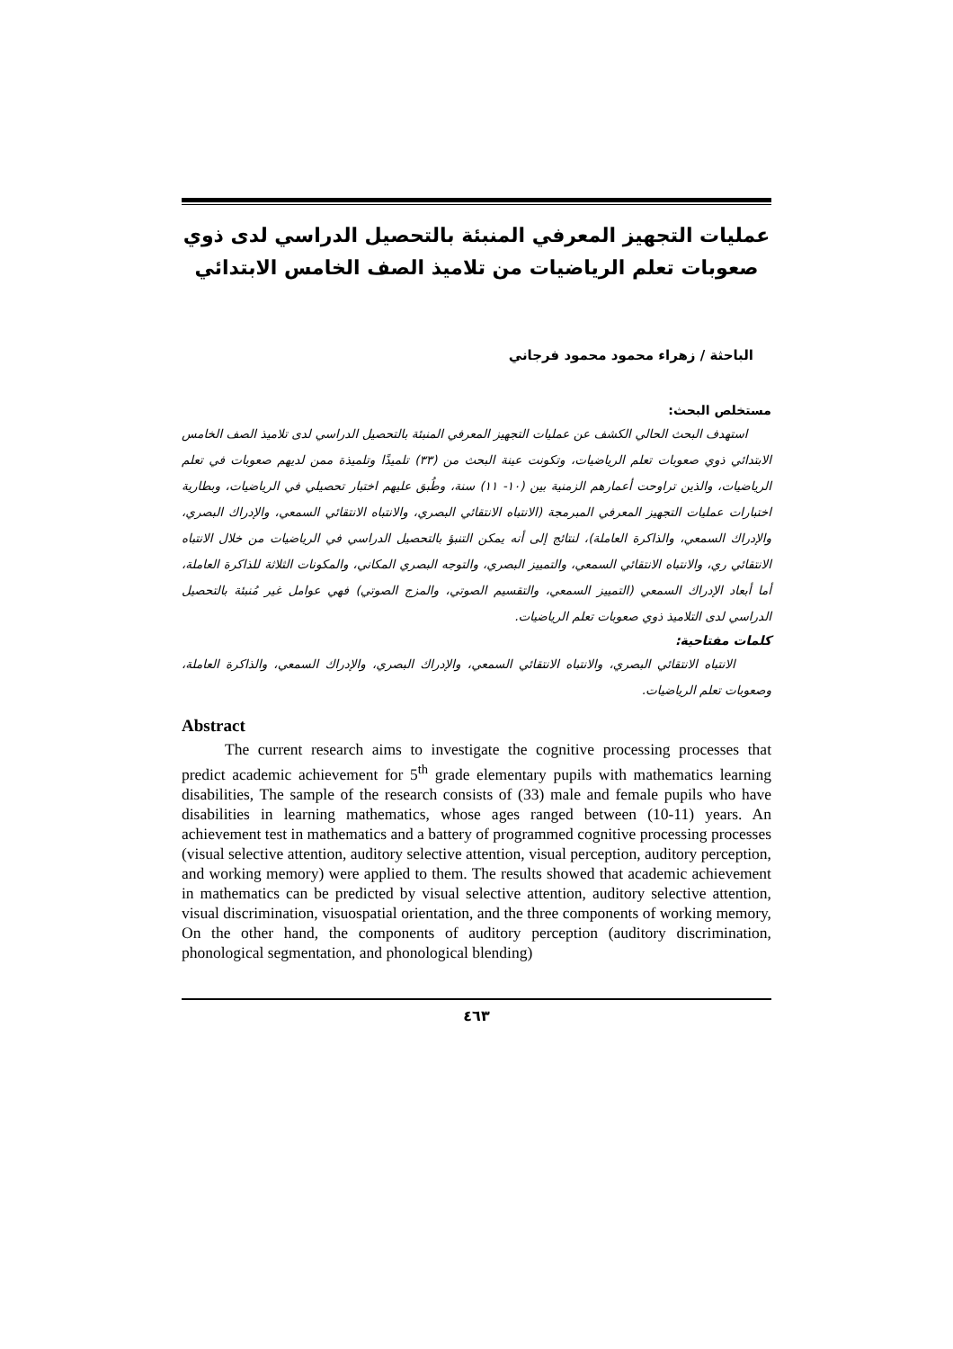عمليات التجهيز المعرفي المنبئة بالتحصيل الدراسي لدى ذوي صعوبات تعلم الرياضيات من تلاميذ الصف الخامس الابتدائي
الباحثة / زهراء محمود محمود فرجاني
مستخلص البحث:
استهدف البحث الحالي الكشف عن عمليات التجهيز المعرفي المنبئة بالتحصيل الدراسي لدى تلاميذ الصف الخامس الابتدائي ذوي صعوبات تعلم الرياضيات، وتكونت عينة البحث من (٣٣) تلميذًا وتلميذة ممن لديهم صعوبات في تعلم الرياضيات، والذين تراوحت أعمارهم الزمنية بين (١٠- ١١) سنة، وطُبق عليهم اختبار تحصيلي في الرياضيات، وبطارية اختبارات عمليات التجهيز المعرفي المبرمجة (الانتباه الانتقائي البصري، والانتباه الانتقائي السمعي، والإدراك البصري، والإدراك السمعي، والذاكرة العاملة)، لنتائج إلى أنه يمكن التنبؤ بالتحصيل الدراسي في الرياضيات من خلال الانتباه الانتقائي ري، والانتباه الانتقائي السمعي، والتمييز البصري، والتوجه البصري المكاني، والمكونات الثلاثة للذاكرة العاملة، أما أبعاد الإدراك السمعي (التمييز السمعي، والتقسيم الصوتي، والمزج الصوتي) فهي عوامل غير مُنبئة بالتحصيل الدراسي لدى التلاميذ ذوي صعوبات تعلم الرياضيات.
كلمات مفتاحية:
الانتباه الانتقائي البصري، والانتباه الانتقائي السمعي، والإدراك البصري، والإدراك السمعي، والذاكرة العاملة، وصعوبات تعلم الرياضيات.
Abstract
The current research aims to investigate the cognitive processing processes that predict academic achievement for 5<sup>th</sup> grade elementary pupils with mathematics learning disabilities, The sample of the research consists of (33) male and female pupils who have disabilities in learning mathematics, whose ages ranged between (10-11) years. An achievement test in mathematics and a battery of programmed cognitive processing processes (visual selective attention, auditory selective attention, visual perception, auditory perception, and working memory) were applied to them. The results showed that academic achievement in mathematics can be predicted by visual selective attention, auditory selective attention, visual discrimination, visuospatial orientation, and the three components of working memory, On the other hand, the components of auditory perception (auditory discrimination, phonological segmentation, and phonological blending)
٤٦٣